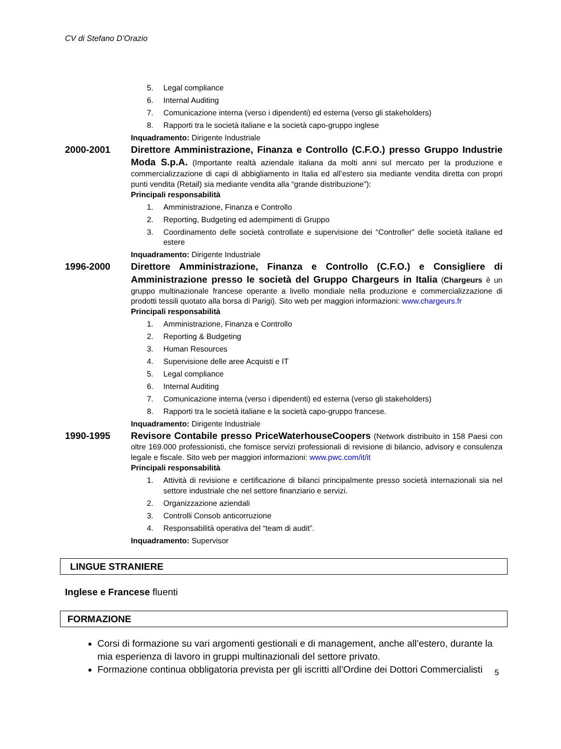CV di Stefano D’Orazio
5. Legal compliance
6. Internal Auditing
7. Comunicazione interna (verso i dipendenti) ed esterna (verso gli stakeholders)
8. Rapporti tra le società italiane e la società capo-gruppo inglese
Inquadramento: Dirigente Industriale
2000-2001 Direttore Amministrazione, Finanza e Controllo (C.F.O.) presso Gruppo Industrie Moda S.p.A. (Importante realtà aziendale italiana da molti anni sul mercato per la produzione e commercializzazione di capi di abbigliamento in Italia ed all’estero sia mediante vendita diretta con propri punti vendita (Retail) sia mediante vendita alla “grande distribuzione”):
Principali responsabilità
1. Amministrazione, Finanza e Controllo
2. Reporting, Budgeting ed adempimenti di Gruppo
3. Coordinamento delle società controllate e supervisione dei “Controller” delle società italiane ed estere
Inquadramento: Dirigente Industriale
1996-2000 Direttore Amministrazione, Finanza e Controllo (C.F.O.) e Consigliere di Amministrazione presso le società del Gruppo Chargeurs in Italia (Chargeurs è un gruppo multinazionale francese operante a livello mondiale nella produzione e commercializzazione di prodotti tessili quotato alla borsa di Parigi). Sito web per maggiori informazioni: www.chargeurs.fr
Principali responsabilità
1. Amministrazione, Finanza e Controllo
2. Reporting & Budgeting
3. Human Resources
4. Supervisione delle aree Acquisti e IT
5. Legal compliance
6. Internal Auditing
7. Comunicazione interna (verso i dipendenti) ed esterna (verso gli stakeholders)
8. Rapporti tra le società italiane e la società capo-gruppo francese.
Inquadramento: Dirigente Industriale
1990-1995 Revisore Contabile presso PriceWaterhouseCoopers (Network distribuito in 158 Paesi con oltre 169.000 professionisti, che fornisce servizi professionali di revisione di bilancio, advisory e consulenza legale e fiscale. Sito web per maggiori informazioni: www.pwc.com/it/it
Principali responsabilità
1. Attività di revisione e certificazione di bilanci principalmente presso società internazionali sia nel settore industriale che nel settore finanziario e servizi.
2. Organizzazione aziendali
3. Controlli Consob anticorruzione
4. Responsabilità operativa del “team di audit”.
Inquadramento: Supervisor
LINGUE STRANIERE
Inglese e Francese fluenti
FORMAZIONE
Corsi di formazione su vari argomenti gestionali e di management, anche all’estero, durante la mia esperienza di lavoro in gruppi multinazionali del settore privato.
Formazione continua obbligatoria prevista per gli iscritti all’Ordine dei Dottori Commercialisti
5